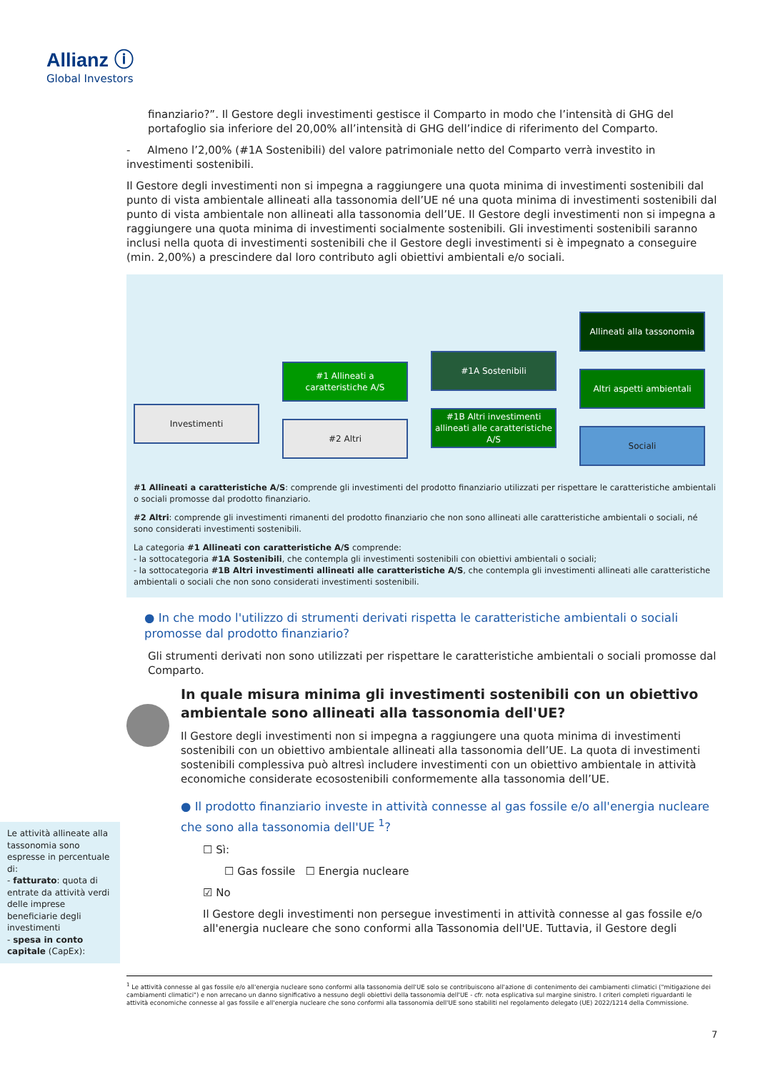Allianz ⓘ
Global Investors
finanziario?”. Il Gestore degli investimenti gestisce il Comparto in modo che l’intensità di GHG del portafoglio sia inferiore del 20,00% all’intensità di GHG dell’indice di riferimento del Comparto.
- Almeno l’2,00% (#1A Sostenibili) del valore patrimoniale netto del Comparto verrà investito in investimenti sostenibili.
Il Gestore degli investimenti non si impegna a raggiungere una quota minima di investimenti sostenibili dal punto di vista ambientale allineati alla tassonomia dell’UE né una quota minima di investimenti sostenibili dal punto di vista ambientale non allineati alla tassonomia dell’UE. Il Gestore degli investimenti non si impegna a raggiungere una quota minima di investimenti socialmente sostenibili. Gli investimenti sostenibili saranno inclusi nella quota di investimenti sostenibili che il Gestore degli investimenti si è impegnato a conseguire (min. 2,00%) a prescindere dal loro contributo agli obiettivi ambientali e/o sociali.
Investimenti
#1 Allineati a caratteristiche A/S
#2 Altri
#1A Sostenibili
#1B Altri investimenti allineati alle caratteristiche A/S
Allineati alla tassonomia
Altri aspetti ambientali
Sociali
#1 Allineati a caratteristiche A/S: comprende gli investimenti del prodotto finanziario utilizzati per rispettare le caratteristiche ambientali o sociali promosse dal prodotto finanziario.
#2 Altri: comprende gli investimenti rimanenti del prodotto finanziario che non sono allineati alle caratteristiche ambientali o sociali, né sono considerati investimenti sostenibili.
La categoria #1 Allineati con caratteristiche A/S comprende:
- la sottocategoria #1A Sostenibili, che contempla gli investimenti sostenibili con obiettivi ambientali o sociali;
- la sottocategoria #1B Altri investimenti allineati alle caratteristiche A/S, che contempla gli investimenti allineati alle caratteristiche ambientali o sociali che non sono considerati investimenti sostenibili.
● In che modo l'utilizzo di strumenti derivati rispetta le caratteristiche ambientali o sociali promosse dal prodotto finanziario?
Gli strumenti derivati non sono utilizzati per rispettare le caratteristiche ambientali o sociali promosse dal Comparto.
In quale misura minima gli investimenti sostenibili con un obiettivo ambientale sono allineati alla tassonomia dell'UE?
Il Gestore degli investimenti non si impegna a raggiungere una quota minima di investimenti sostenibili con un obiettivo ambientale allineati alla tassonomia dell’UE. La quota di investimenti sostenibili complessiva può altresì includere investimenti con un obiettivo ambientale in attività economiche considerate ecosostenibili conformemente alla tassonomia dell’UE.
● Il prodotto finanziario investe in attività connesse al gas fossile e/o all'energia nucleare che sono alla tassonomia dell'UE <sup>1</sup>?
☐ Sì:
☐ Gas fossile ☐ Energia nucleare
☑ No
Il Gestore degli investimenti non persegue investimenti in attività connesse al gas fossile e/o all'energia nucleare che sono conformi alla Tassonomia dell'UE. Tuttavia, il Gestore degli
Le attività allineate alla tassonomia sono espresse in percentuale di:
- fatturato: quota di entrate da attività verdi delle imprese beneficiarie degli investimenti
- spesa in conto capitale (CapEx):
<sup>1</sup> Le attività connesse al gas fossile e/o all'energia nucleare sono conformi alla tassonomia dell'UE solo se contribuiscono all'azione di contenimento dei cambiamenti climatici ("mitigazione dei cambiamenti climatici") e non arrecano un danno significativo a nessuno degli obiettivi della tassonomia dell'UE - cfr. nota esplicativa sul margine sinistro. I criteri completi riguardanti le attività economiche connesse al gas fossile e all'energia nucleare che sono conformi alla tassonomia dell'UE sono stabiliti nel regolamento delegato (UE) 2022/1214 della Commissione.
7